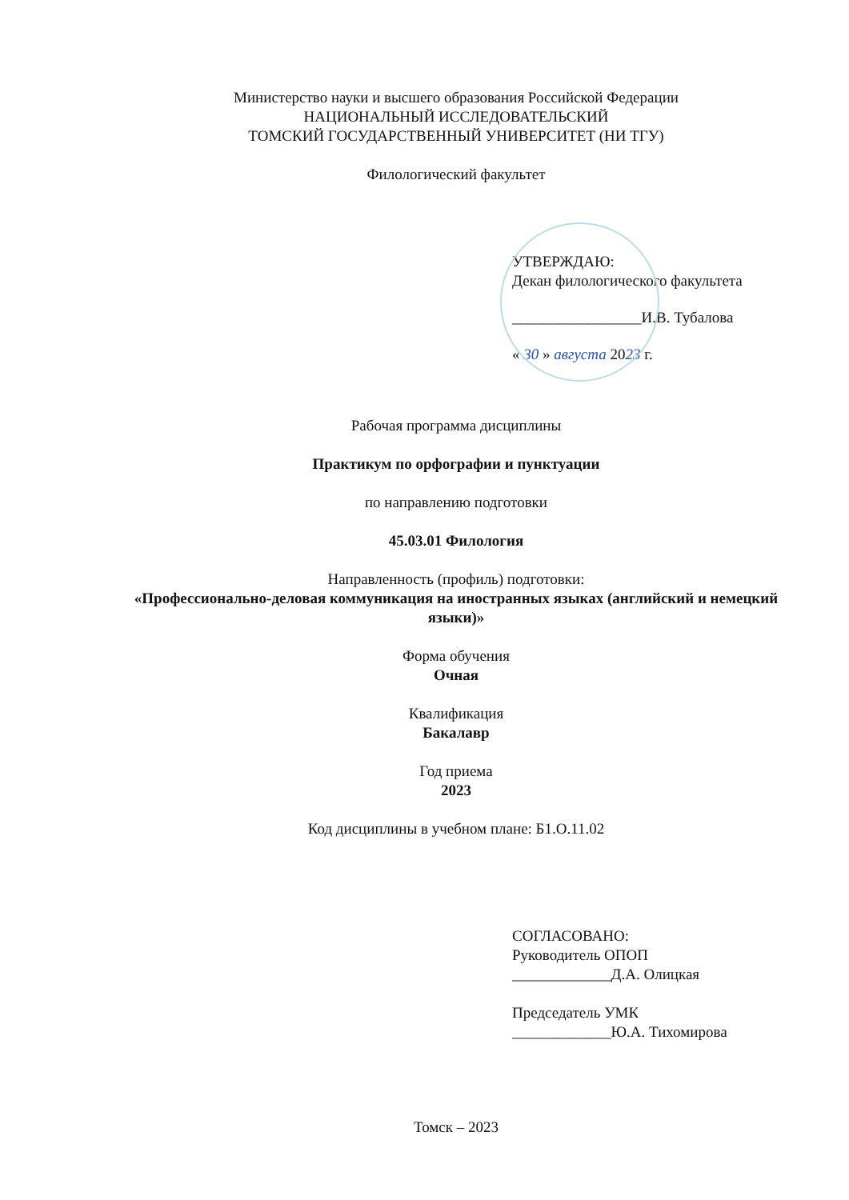Министерство науки и высшего образования Российской Федерации
НАЦИОНАЛЬНЫЙ ИССЛЕДОВАТЕЛЬСКИЙ
ТОМСКИЙ ГОСУДАРСТВЕННЫЙ УНИВЕРСИТЕТ (НИ ТГУ)
Филологический факультет
УТВЕРЖДАЮ:
Декан филологического факультета
_________________И.В. Тубалова
« 30 » августа 2023 г.
Рабочая программа дисциплины
Практикум по орфографии и пунктуации
по направлению подготовки
45.03.01 Филология
Направленность (профиль) подготовки:
«Профессионально-деловая коммуникация на иностранных языках (английский и немецкий языки)»
Форма обучения
Очная
Квалификация
Бакалавр
Год приема
2023
Код дисциплины в учебном плане: Б1.О.11.02
СОГЛАСОВАНО:
Руководитель ОПОП
_____________Д.А. Олицкая
Председатель УМК
_____________Ю.А. Тихомирова
Томск – 2023